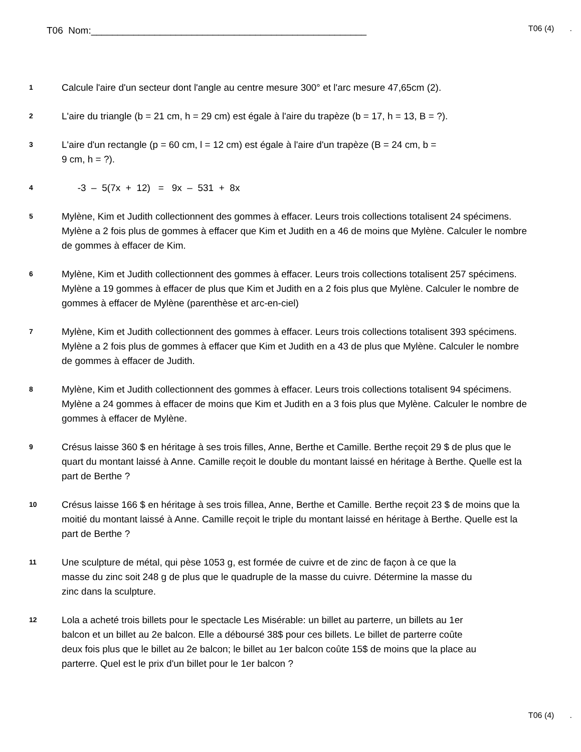T06 Nom:____________________________________________________
T06 (4) .
1
Calcule l'aire d'un secteur dont l'angle au centre mesure 300° et l'arc mesure 47,65cm (2).
2
L'aire du triangle (b = 21 cm, h = 29 cm) est égale à l'aire du trapèze (b = 17, h = 13, B = ?).
3
L'aire d'un rectangle (p = 60 cm, l = 12 cm) est égale à l'aire d'un trapèze (B = 24 cm, b =
9 cm, h = ?).
4
-3 – 5(7x + 12) = 9x – 531 + 8x
5
Mylène, Kim et Judith collectionnent des gommes à effacer. Leurs trois collections totalisent 24 spécimens. Mylène a 2 fois plus de gommes à effacer que Kim et Judith en a 46 de moins que Mylène. Calculer le nombre de gommes à effacer de Kim.
6
Mylène, Kim et Judith collectionnent des gommes à effacer. Leurs trois collections totalisent 257 spécimens. Mylène a 19 gommes à effacer de plus que Kim et Judith en a 2 fois plus que Mylène. Calculer le nombre de gommes à effacer de Mylène (parenthèse et arc-en-ciel)
7
Mylène, Kim et Judith collectionnent des gommes à effacer. Leurs trois collections totalisent 393 spécimens. Mylène a 2 fois plus de gommes à effacer que Kim et Judith en a 43 de plus que Mylène. Calculer le nombre de gommes à effacer de Judith.
8
Mylène, Kim et Judith collectionnent des gommes à effacer. Leurs trois collections totalisent 94 spécimens. Mylène a 24 gommes à effacer de moins que Kim et Judith en a 3 fois plus que Mylène. Calculer le nombre de gommes à effacer de Mylène.
9
Crésus laisse 360 $ en héritage à ses trois filles, Anne, Berthe et Camille. Berthe reçoit 29 $ de plus que le quart du montant laissé à Anne. Camille reçoit le double du montant laissé en héritage à Berthe. Quelle est la part de Berthe ?
10
Crésus laisse 166 $ en héritage à ses trois fillea, Anne, Berthe et Camille. Berthe reçoit 23 $ de moins que la moitié du montant laissé à Anne. Camille reçoit le triple du montant laissé en héritage à Berthe. Quelle est la part de Berthe ?
11
Une sculpture de métal, qui pèse 1053 g, est formée de cuivre et de zinc de façon à ce que la masse du zinc soit 248 g de plus que le quadruple de la masse du cuivre. Détermine la masse du zinc dans la sculpture.
12
Lola a acheté trois billets pour le spectacle Les Misérable: un billet au parterre, un billets au 1er balcon et un billet au 2e balcon. Elle a déboursé 38$ pour ces billets. Le billet de parterre coûte deux fois plus que le billet au 2e balcon; le billet au 1er balcon coûte 15$ de moins que la place au parterre. Quel est le prix d'un billet pour le 1er balcon ?
T06 (4) .